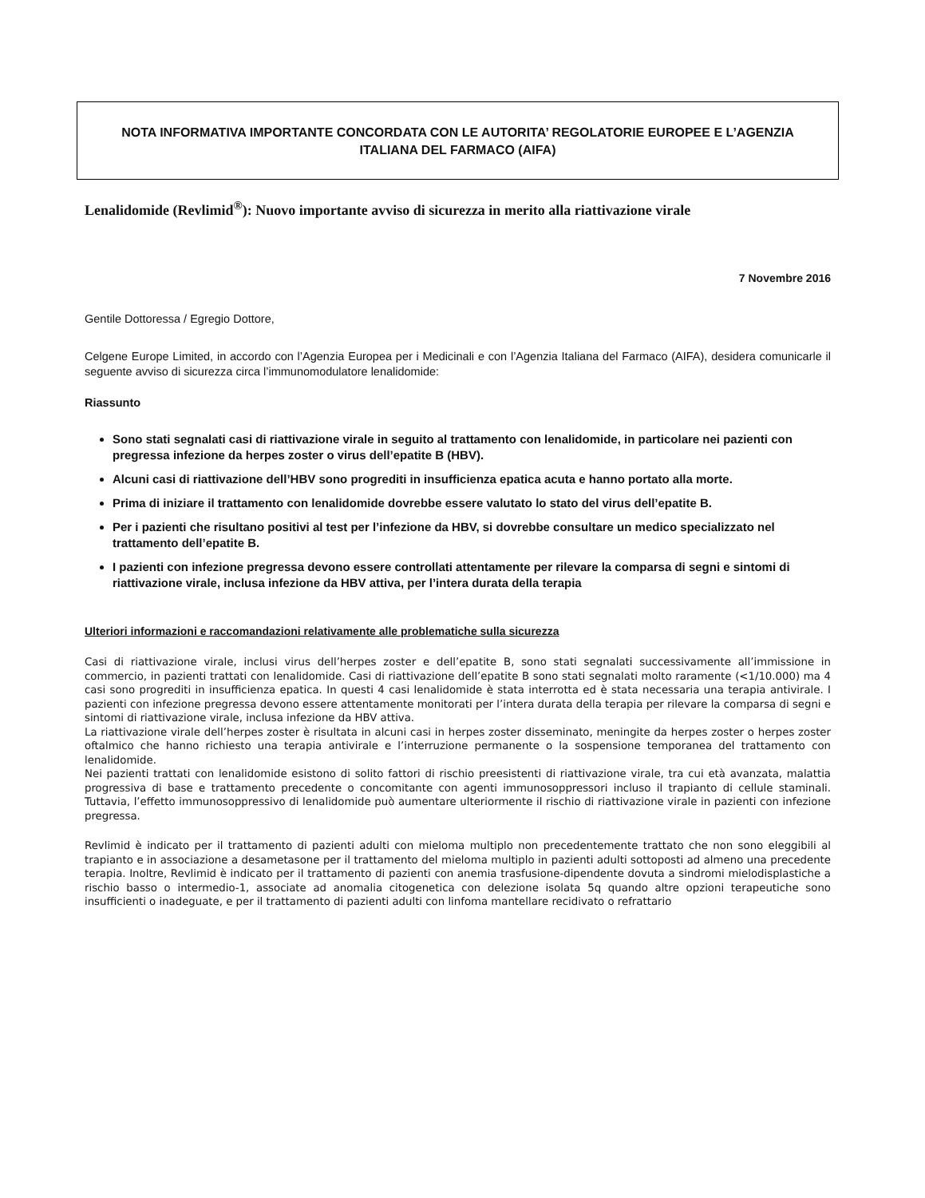NOTA INFORMATIVA IMPORTANTE CONCORDATA CON LE AUTORITA’ REGOLATORIE EUROPEE E L’AGENZIA ITALIANA DEL FARMACO (AIFA)
Lenalidomide (Revlimid<sup>®</sup>): Nuovo importante avviso di sicurezza in merito alla riattivazione virale
7 Novembre 2016
Gentile Dottoressa / Egregio Dottore,
Celgene Europe Limited, in accordo con l’Agenzia Europea per i Medicinali e con l’Agenzia Italiana del Farmaco (AIFA), desidera comunicarle il seguente avviso di sicurezza circa l’immunomodulatore lenalidomide:
Riassunto
Sono stati segnalati casi di riattivazione virale in seguito al trattamento con lenalidomide, in particolare nei pazienti con pregressa infezione da herpes zoster o virus dell’epatite B (HBV).
Alcuni casi di riattivazione dell’HBV sono progrediti in insufficienza epatica acuta e hanno portato alla morte.
Prima di iniziare il trattamento con lenalidomide dovrebbe essere valutato lo stato del virus dell’epatite B.
Per i pazienti che risultano positivi al test per l’infezione da HBV, si dovrebbe consultare un medico specializzato nel trattamento dell’epatite B.
I pazienti con infezione pregressa devono essere controllati attentamente per rilevare la comparsa di segni e sintomi di riattivazione virale, inclusa infezione da HBV attiva, per l’intera durata della terapia
Ulteriori informazioni e raccomandazioni relativamente alle problematiche sulla sicurezza
Casi di riattivazione virale, inclusi virus dell’herpes zoster e dell’epatite B, sono stati segnalati successivamente all’immissione in commercio, in pazienti trattati con lenalidomide. Casi di riattivazione dell’epatite B sono stati segnalati molto raramente (<1/10.000) ma 4 casi sono progrediti in insufficienza epatica. In questi 4 casi lenalidomide è stata interrotta ed è stata necessaria una terapia antivirale. I pazienti con infezione pregressa devono essere attentamente monitorati per l’intera durata della terapia per rilevare la comparsa di segni e sintomi di riattivazione virale, inclusa infezione da HBV attiva.
La riattivazione virale dell’herpes zoster è risultata in alcuni casi in herpes zoster disseminato, meningite da herpes zoster o herpes zoster oftalmico che hanno richiesto una terapia antivirale e l’interruzione permanente o la sospensione temporanea del trattamento con lenalidomide.
Nei pazienti trattati con lenalidomide esistono di solito fattori di rischio preesistenti di riattivazione virale, tra cui età avanzata, malattia progressiva di base e trattamento precedente o concomitante con agenti immunosoppressori incluso il trapianto di cellule staminali. Tuttavia, l’effetto immunosoppressivo di lenalidomide può aumentare ulteriormente il rischio di riattivazione virale in pazienti con infezione pregressa.
Revlimid è indicato per il trattamento di pazienti adulti con mieloma multiplo non precedentemente trattato che non sono eleggibili al trapianto e in associazione a desametasone per il trattamento del mieloma multiplo in pazienti adulti sottoposti ad almeno una precedente terapia. Inoltre, Revlimid è indicato per il trattamento di pazienti con anemia trasfusione-dipendente dovuta a sindromi mielodisplastiche a rischio basso o intermedio-1, associate ad anomalia citogenetica con delezione isolata 5q quando altre opzioni terapeutiche sono insufficienti o inadeguate, e per il trattamento di pazienti adulti con linfoma mantellare recidivato o refrattario